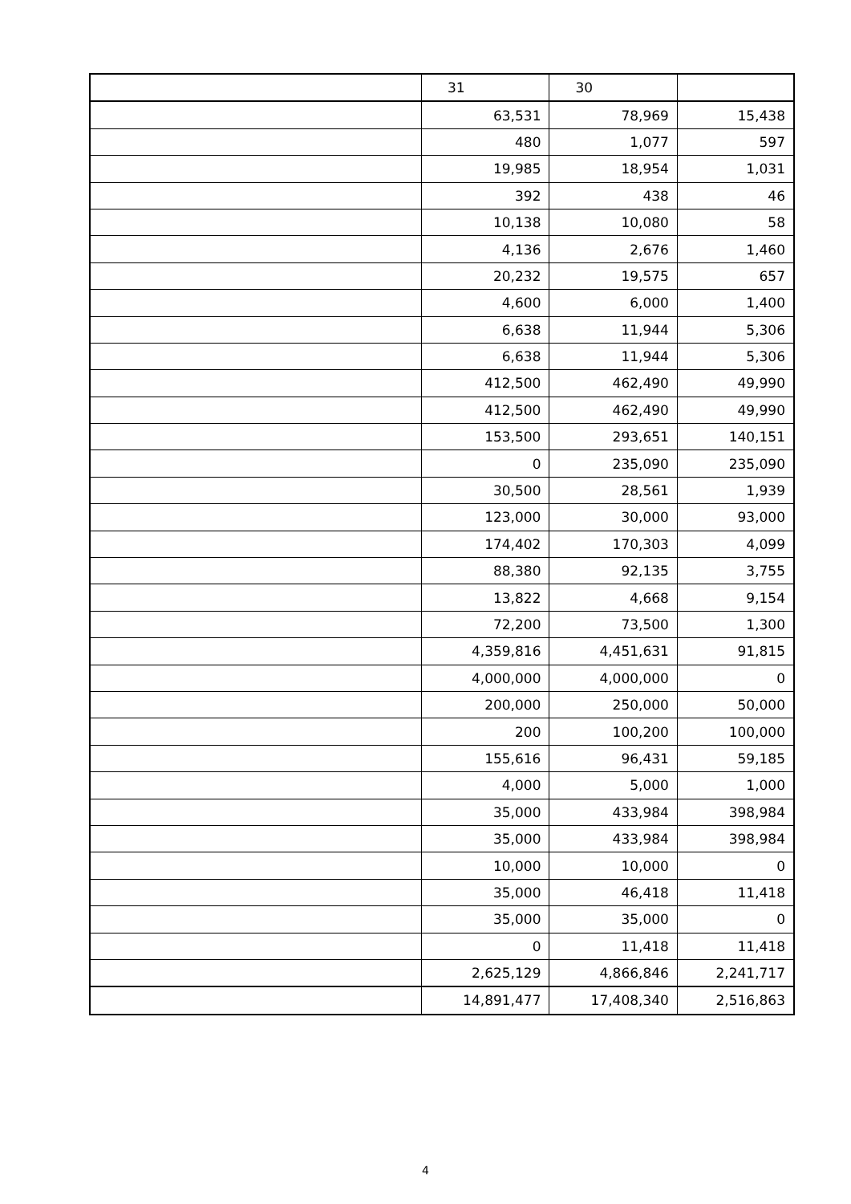| | 31 | 30 | |
| --- | --- | --- | --- |
| | 63,531 | 78,969 | 15,438 |
| | 480 | 1,077 | 597 |
| | 19,985 | 18,954 | 1,031 |
| | 392 | 438 | 46 |
| | 10,138 | 10,080 | 58 |
| | 4,136 | 2,676 | 1,460 |
| | 20,232 | 19,575 | 657 |
| | 4,600 | 6,000 | 1,400 |
| | 6,638 | 11,944 | 5,306 |
| | 6,638 | 11,944 | 5,306 |
| | 412,500 | 462,490 | 49,990 |
| | 412,500 | 462,490 | 49,990 |
| | 153,500 | 293,651 | 140,151 |
| | 0 | 235,090 | 235,090 |
| | 30,500 | 28,561 | 1,939 |
| | 123,000 | 30,000 | 93,000 |
| | 174,402 | 170,303 | 4,099 |
| | 88,380 | 92,135 | 3,755 |
| | 13,822 | 4,668 | 9,154 |
| | 72,200 | 73,500 | 1,300 |
| | 4,359,816 | 4,451,631 | 91,815 |
| | 4,000,000 | 4,000,000 | 0 |
| | 200,000 | 250,000 | 50,000 |
| | 200 | 100,200 | 100,000 |
| | 155,616 | 96,431 | 59,185 |
| | 4,000 | 5,000 | 1,000 |
| | 35,000 | 433,984 | 398,984 |
| | 35,000 | 433,984 | 398,984 |
| | 10,000 | 10,000 | 0 |
| | 35,000 | 46,418 | 11,418 |
| | 35,000 | 35,000 | 0 |
| | 0 | 11,418 | 11,418 |
| | 2,625,129 | 4,866,846 | 2,241,717 |
| | 14,891,477 | 17,408,340 | 2,516,863 |
4